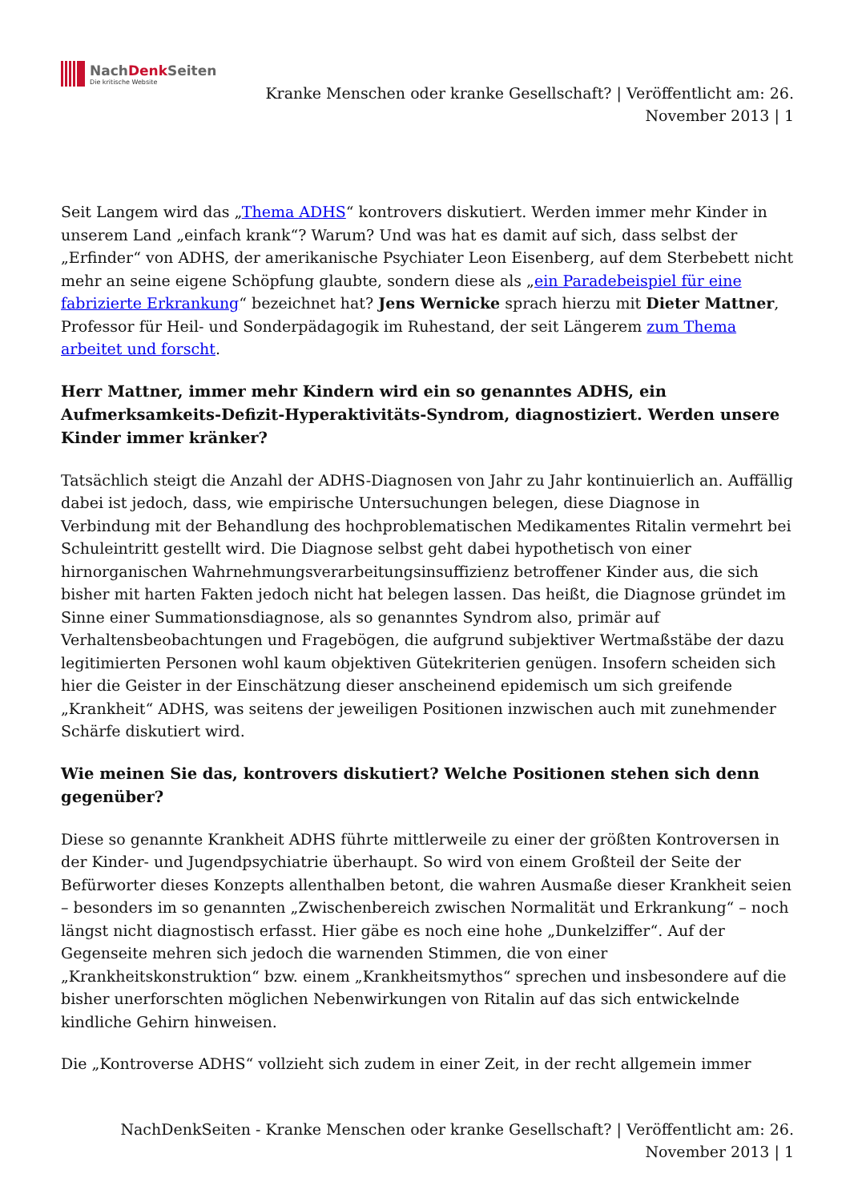NachDenk Seiten
Die kritische Website
Kranke Menschen oder kranke Gesellschaft? | Veröffentlicht am: 26. November 2013 | 1
Seit Langem wird das „Thema ADHS“ kontrovers diskutiert. Werden immer mehr Kinder in unserem Land „einfach krank“? Warum? Und was hat es damit auf sich, dass selbst der „Erfinder“ von ADHS, der amerikanische Psychiater Leon Eisenberg, auf dem Sterbebett nicht mehr an seine eigene Schöpfung glaubte, sondern diese als „ein Paradebeispiel für eine fabrizierte Erkrankung“ bezeichnet hat? Jens Wernicke sprach hierzu mit Dieter Mattner, Professor für Heil- und Sonderpädagogik im Ruhestand, der seit Längerem zum Thema arbeitet und forscht.
Herr Mattner, immer mehr Kindern wird ein so genanntes ADHS, ein Aufmerksamkeits-Defizit-Hyperaktivitäts-Syndrom, diagnostiziert. Werden unsere Kinder immer kränker?
Tatsächlich steigt die Anzahl der ADHS-Diagnosen von Jahr zu Jahr kontinuierlich an. Auffällig dabei ist jedoch, dass, wie empirische Untersuchungen belegen, diese Diagnose in Verbindung mit der Behandlung des hochproblematischen Medikamentes Ritalin vermehrt bei Schuleintritt gestellt wird. Die Diagnose selbst geht dabei hypothetisch von einer hirnorganischen Wahrnehmungsverarbeitungsinsuffizienz betroffener Kinder aus, die sich bisher mit harten Fakten jedoch nicht hat belegen lassen. Das heißt, die Diagnose gründet im Sinne einer Summationsdiagnose, als so genanntes Syndrom also, primär auf Verhaltensbeobachtungen und Fragebögen, die aufgrund subjektiver Wertmaßstäbe der dazu legitimierten Personen wohl kaum objektiven Gütekriterien genügen. Insofern scheiden sich hier die Geister in der Einschätzung dieser anscheinend epidemisch um sich greifende „Krankheit“ ADHS, was seitens der jeweiligen Positionen inzwischen auch mit zunehmender Schärfe diskutiert wird.
Wie meinen Sie das, kontrovers diskutiert? Welche Positionen stehen sich denn gegenüber?
Diese so genannte Krankheit ADHS führte mittlerweile zu einer der größten Kontroversen in der Kinder- und Jugendpsychiatrie überhaupt. So wird von einem Großteil der Seite der Befürworter dieses Konzepts allenthalben betont, die wahren Ausmaße dieser Krankheit seien – besonders im so genannten „Zwischenbereich zwischen Normalität und Erkrankung“ – noch längst nicht diagnostisch erfasst. Hier gäbe es noch eine hohe „Dunkelziffer“. Auf der Gegenseite mehren sich jedoch die warnenden Stimmen, die von einer „Krankheitskonstruktion“ bzw. einem „Krankheitsmythos“ sprechen und insbesondere auf die bisher unerforschten möglichen Nebenwirkungen von Ritalin auf das sich entwickelnde kindliche Gehirn hinweisen.
Die „Kontroverse ADHS“ vollzieht sich zudem in einer Zeit, in der recht allgemein immer
NachDenkSeiten - Kranke Menschen oder kranke Gesellschaft? | Veröffentlicht am: 26. November 2013 | 1